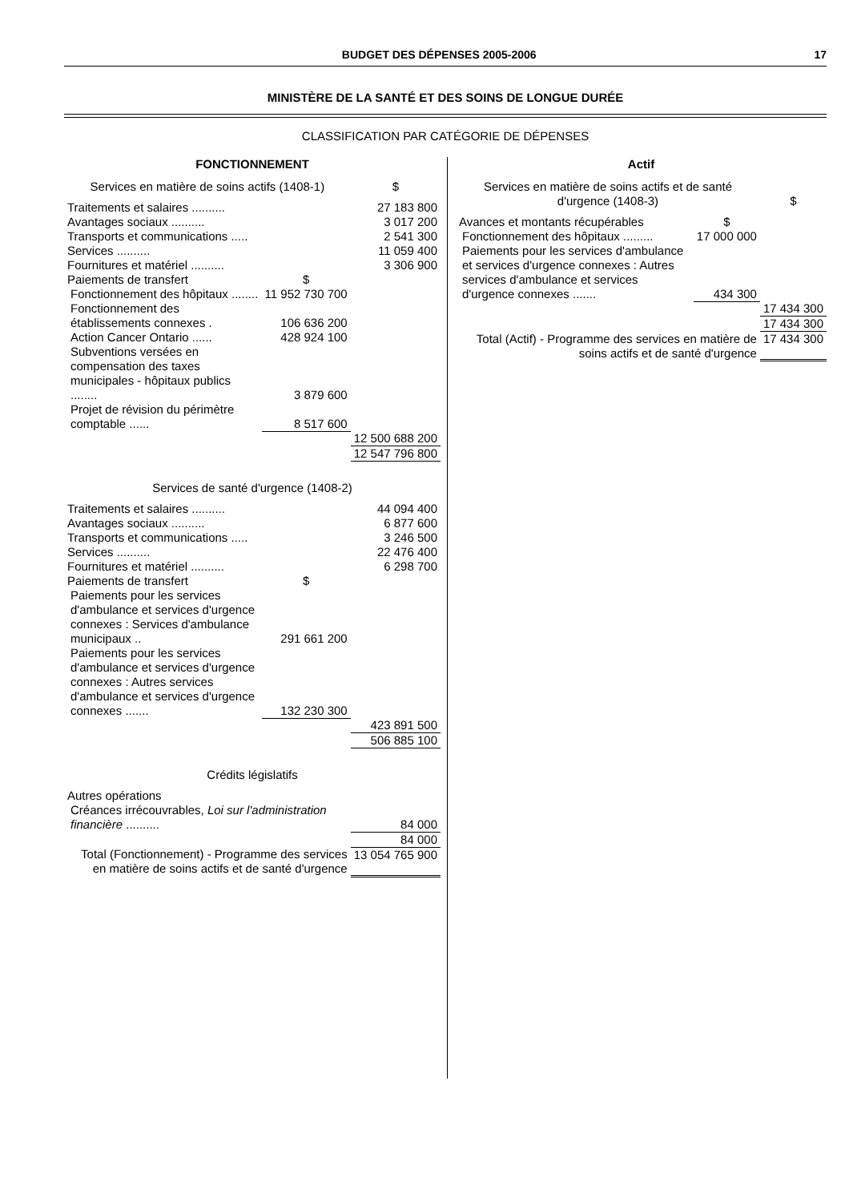BUDGET DES DÉPENSES 2005-2006 17
MINISTÈRE DE LA SANTÉ ET DES SOINS DE LONGUE DURÉE
CLASSIFICATION PAR CATÉGORIE DE DÉPENSES
| FONCTIONNEMENT | | |
| --- | --- | --- |
| Services en matière de soins actifs (1408-1) | | $ |
| Traitements et salaires .......... | | 27 183 800 |
| Avantages sociaux .......... | | 3 017 200 |
| Transports et communications ..... | | 2 541 300 |
| Services .......... | | 11 059 400 |
| Fournitures et matériel .......... | | 3 306 900 |
| Paiements de transfert | $ | |
| Fonctionnement des hôpitaux ........ | 11 952 730 700 | |
| Fonctionnement des établissements connexes . | 106 636 200 | |
| Action Cancer Ontario ...... | 428 924 100 | |
| Subventions versées en compensation des taxes municipales - hôpitaux publics ........ | 3 879 600 | |
| Projet de révision du périmètre comptable ...... | 8 517 600 | |
| | | 12 500 688 200 |
| | | 12 547 796 800 |
| Services de santé d'urgence (1408-2) | | |
| Traitements et salaires .......... | | 44 094 400 |
| Avantages sociaux .......... | | 6 877 600 |
| Transports et communications ..... | | 3 246 500 |
| Services .......... | | 22 476 400 |
| Fournitures et matériel .......... | | 6 298 700 |
| Paiements de transfert | $ | |
| Paiements pour les services d'ambulance et services d'urgence connexes : Services d'ambulance municipaux .. | 291 661 200 | |
| Paiements pour les services d'ambulance et services d'urgence connexes : Autres services d'ambulance et services d'urgence connexes ....... | 132 230 300 | |
| | | 423 891 500 |
| | | 506 885 100 |
| Crédits législatifs | | |
| Autres opérations | | |
| Créances irrécouvrables, Loi sur l'administration financière .......... | | 84 000 |
| | | 84 000 |
| Total (Fonctionnement) - Programme des services en matière de soins actifs et de santé d'urgence | | 13 054 765 900 |
| Actif | | |
| --- | --- | --- |
| Services en matière de soins actifs et de santé d'urgence (1408-3) | | $ |
| Avances et montants récupérables | $ | |
| Fonctionnement des hôpitaux ......... | 17 000 000 | |
| Paiements pour les services d'ambulance et services d'urgence connexes : Autres services d'ambulance et services d'urgence connexes ....... | 434 300 | |
| | | 17 434 300 |
| | | 17 434 300 |
| Total (Actif) - Programme des services en matière de soins actifs et de santé d'urgence | | 17 434 300 |